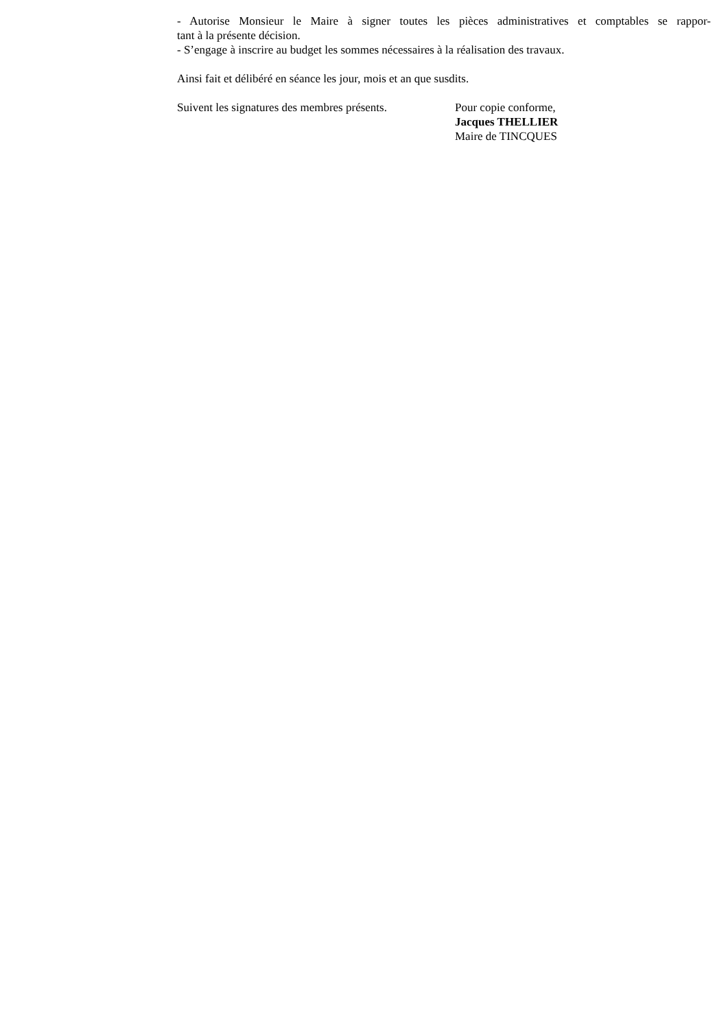- Autorise Monsieur le Maire à signer toutes les pièces administratives et comptables se rappor-
tant à la présente décision.
- S’engage à inscrire au budget les sommes nécessaires à la réalisation des travaux.
Ainsi fait et délibéré en séance les jour, mois et an que susdits.
Suivent les signatures des membres présents.
Pour copie conforme,
Jacques THELLIER
Maire de TINCQUES